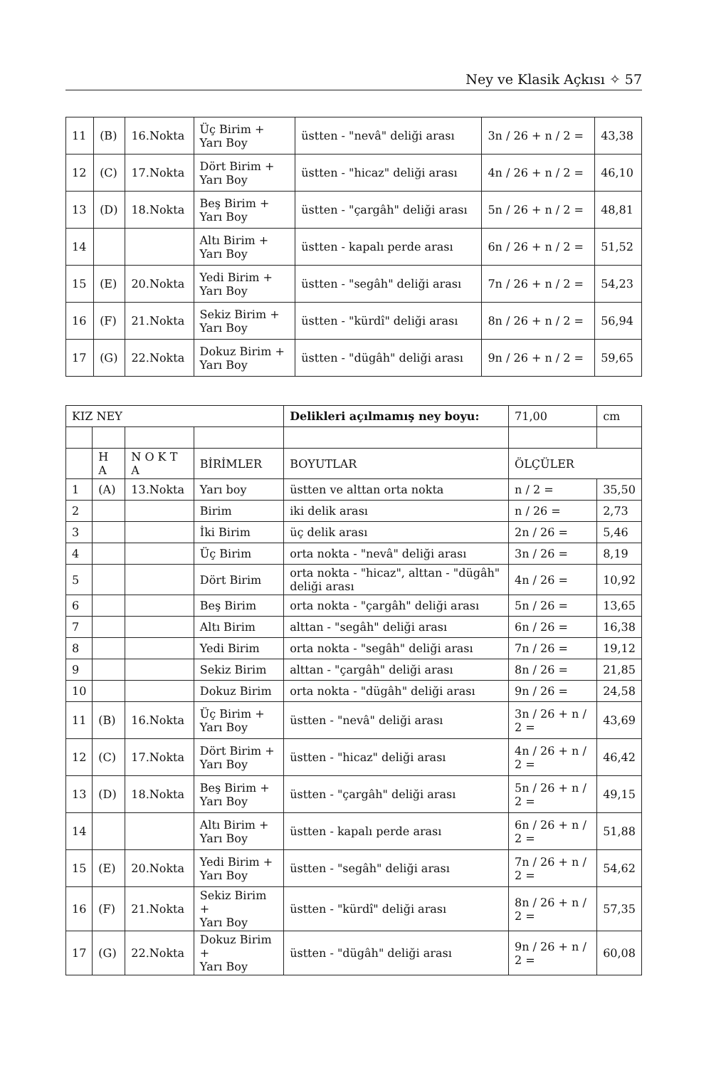Ney ve Klasik Açkısı ✧ 57
| 11 | (B) | 16.Nokta | Üç Birim + Yarı Boy | üstten - "nevâ" deliği arası | 3n / 26 + n / 2 = | 43,38 |
| 12 | (C) | 17.Nokta | Dört Birim + Yarı Boy | üstten - "hicaz" deliği arası | 4n / 26 + n / 2 = | 46,10 |
| 13 | (D) | 18.Nokta | Beş Birim + Yarı Boy | üstten - "çargâh" deliği arası | 5n / 26 + n / 2 = | 48,81 |
| 14 | | | Altı Birim + Yarı Boy | üstten - kapalı perde arası | 6n / 26 + n / 2 = | 51,52 |
| 15 | (E) | 20.Nokta | Yedi Birim + Yarı Boy | üstten - "segâh" deliği arası | 7n / 26 + n / 2 = | 54,23 |
| 16 | (F) | 21.Nokta | Sekiz Birim + Yarı Boy | üstten - "kürdî" deliği arası | 8n / 26 + n / 2 = | 56,94 |
| 17 | (G) | 22.Nokta | Dokuz Birim + Yarı Boy | üstten - "dügâh" deliği arası | 9n / 26 + n / 2 = | 59,65 |
| KIZ NEY | | | | Delikleri açılmamış ney boyu: | 71,00 | cm |
| | H A | N O K T A | BİRİMLER | BOYUTLAR | ÖLÇÜLER | |
| 1 | (A) | 13.Nokta | Yarı boy | üstten ve alttan orta nokta | n / 2 = | 35,50 |
| 2 | | | Birim | iki delik arası | n / 26 = | 2,73 |
| 3 | | | İki Birim | üç delik arası | 2n / 26 = | 5,46 |
| 4 | | | Üç Birim | orta nokta - "nevâ" deliği arası | 3n / 26 = | 8,19 |
| 5 | | | Dört Birim | orta nokta - "hicaz", alttan - "dügâh" deliği arası | 4n / 26 = | 10,92 |
| 6 | | | Beş Birim | orta nokta - "çargâh" deliği arası | 5n / 26 = | 13,65 |
| 7 | | | Altı Birim | alttan - "segâh" deliği arası | 6n / 26 = | 16,38 |
| 8 | | | Yedi Birim | orta nokta - "segâh" deliği arası | 7n / 26 = | 19,12 |
| 9 | | | Sekiz Birim | alttan - "çargâh" deliği arası | 8n / 26 = | 21,85 |
| 10 | | | Dokuz Birim | orta nokta - "dügâh" deliği arası | 9n / 26 = | 24,58 |
| 11 | (B) | 16.Nokta | Üç Birim + Yarı Boy | üstten - "nevâ" deliği arası | 3n / 26 + n / 2 = | 43,69 |
| 12 | (C) | 17.Nokta | Dört Birim + Yarı Boy | üstten - "hicaz" deliği arası | 4n / 26 + n / 2 = | 46,42 |
| 13 | (D) | 18.Nokta | Beş Birim + Yarı Boy | üstten - "çargâh" deliği arası | 5n / 26 + n / 2 = | 49,15 |
| 14 | | | Altı Birim + Yarı Boy | üstten - kapalı perde arası | 6n / 26 + n / 2 = | 51,88 |
| 15 | (E) | 20.Nokta | Yedi Birim + Yarı Boy | üstten - "segâh" deliği arası | 7n / 26 + n / 2 = | 54,62 |
| 16 | (F) | 21.Nokta | Sekiz Birim + Yarı Boy | üstten - "kürdî" deliği arası | 8n / 26 + n / 2 = | 57,35 |
| 17 | (G) | 22.Nokta | Dokuz Birim + Yarı Boy | üstten - "dügâh" deliği arası | 9n / 26 + n / 2 = | 60,08 |